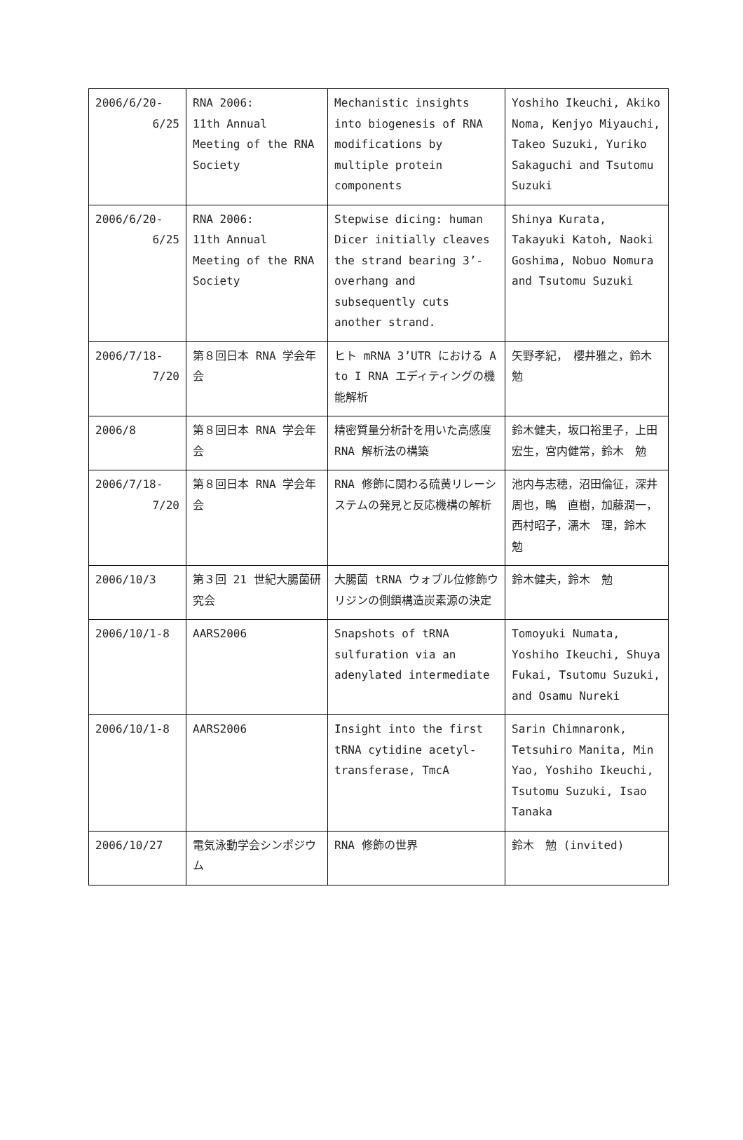| 2006/6/20- 6/25 | RNA 2006: 11th Annual Meeting of the RNA Society | Mechanistic insights into biogenesis of RNA modifications by multiple protein components | Yoshiho Ikeuchi, Akiko Noma, Kenjyo Miyauchi, Takeo Suzuki, Yuriko Sakaguchi and Tsutomu Suzuki |
| 2006/6/20- 6/25 | RNA 2006: 11th Annual Meeting of the RNA Society | Stepwise dicing: human Dicer initially cleaves the strand bearing 3’-overhang and subsequently cuts another strand. | Shinya Kurata, Takayuki Katoh, Naoki Goshima, Nobuo Nomura and Tsutomu Suzuki |
| 2006/7/18- 7/20 | 第８回日本 RNA 学会年会 | ヒト mRNA 3’UTR における A to I RNA エディティングの機能解析 | 矢野孝紀， 櫻井雅之，鈴木 勉 |
| 2006/8 | 第８回日本 RNA 学会年会 | 精密質量分析計を用いた高感度 RNA 解析法の構築 | 鈴木健夫，坂口裕里子，上田宏生，宮内健常，鈴木 勉 |
| 2006/7/18- 7/20 | 第８回日本 RNA 学会年会 | RNA 修飾に関わる硫黄リレーシステムの発見と反応機構の解析 | 池内与志穂，沼田倫征，深井周也，鴫 直樹，加藤潤一，西村昭子，濡木 理，鈴木 勉 |
| 2006/10/3 | 第３回 21 世紀大腸菌研究会 | 大腸菌 tRNA ウォブル位修飾ウリジンの側鎖構造炭素源の決定 | 鈴木健夫，鈴木 勉 |
| 2006/10/1-8 | AARS2006 | Snapshots of tRNA sulfuration via an adenylated intermediate | Tomoyuki Numata, Yoshiho Ikeuchi, Shuya Fukai, Tsutomu Suzuki, and Osamu Nureki |
| 2006/10/1-8 | AARS2006 | Insight into the first tRNA cytidine acetyl-transferase, TmcA | Sarin Chimnaronk, Tetsuhiro Manita, Min Yao, Yoshiho Ikeuchi, Tsutomu Suzuki, Isao Tanaka |
| 2006/10/27 | 電気泳動学会シンポジウム | RNA 修飾の世界 | 鈴木 勉 (invited) |